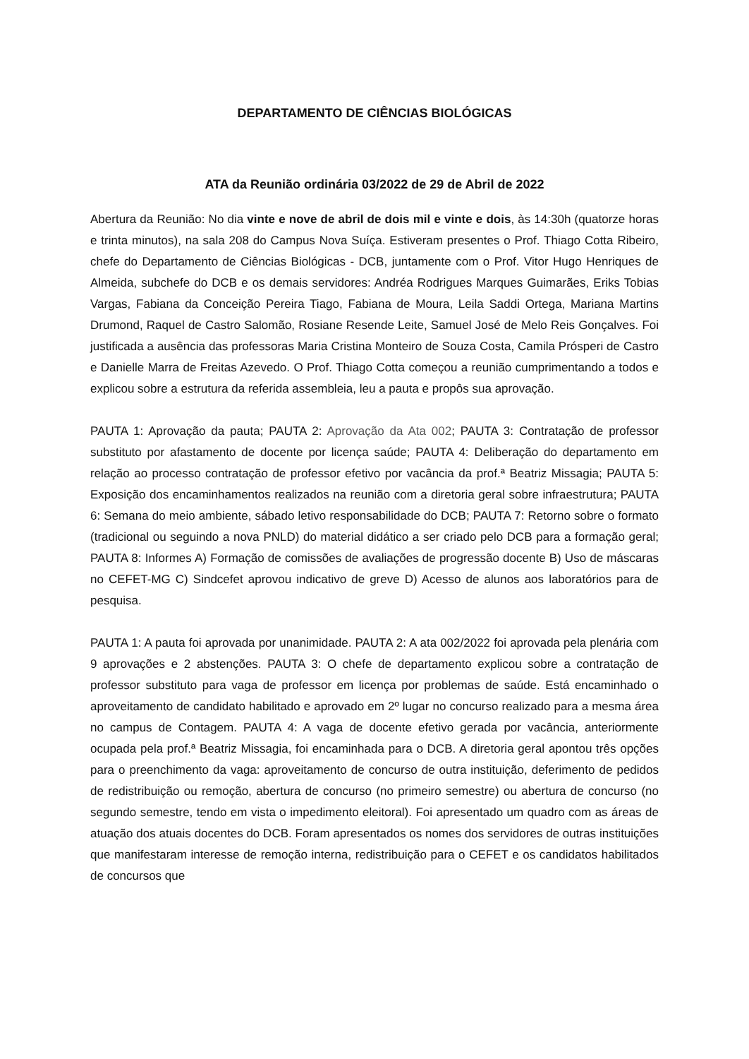DEPARTAMENTO DE CIÊNCIAS BIOLÓGICAS
ATA da Reunião ordinária 03/2022 de 29 de Abril de 2022
Abertura da Reunião: No dia vinte e nove de abril de dois mil e vinte e dois, às 14:30h (quatorze horas e trinta minutos), na sala 208 do Campus Nova Suíça. Estiveram presentes o Prof. Thiago Cotta Ribeiro, chefe do Departamento de Ciências Biológicas - DCB, juntamente com o Prof. Vitor Hugo Henriques de Almeida, subchefe do DCB e os demais servidores: Andréa Rodrigues Marques Guimarães, Eriks Tobias Vargas, Fabiana da Conceição Pereira Tiago, Fabiana de Moura, Leila Saddi Ortega, Mariana Martins Drumond, Raquel de Castro Salomão, Rosiane Resende Leite, Samuel José de Melo Reis Gonçalves. Foi justificada a ausência das professoras Maria Cristina Monteiro de Souza Costa, Camila Prósperi de Castro e Danielle Marra de Freitas Azevedo. O Prof. Thiago Cotta começou a reunião cumprimentando a todos e explicou sobre a estrutura da referida assembleia, leu a pauta e propôs sua aprovação.
PAUTA 1: Aprovação da pauta; PAUTA 2: Aprovação da Ata 002; PAUTA 3: Contratação de professor substituto por afastamento de docente por licença saúde; PAUTA 4: Deliberação do departamento em relação ao processo contratação de professor efetivo por vacância da prof.ª Beatriz Missagia; PAUTA 5: Exposição dos encaminhamentos realizados na reunião com a diretoria geral sobre infraestrutura; PAUTA 6: Semana do meio ambiente, sábado letivo responsabilidade do DCB; PAUTA 7: Retorno sobre o formato (tradicional ou seguindo a nova PNLD) do material didático a ser criado pelo DCB para a formação geral; PAUTA 8: Informes A) Formação de comissões de avaliações de progressão docente B) Uso de máscaras no CEFET-MG C) Sindcefet aprovou indicativo de greve D) Acesso de alunos aos laboratórios para de pesquisa.
PAUTA 1: A pauta foi aprovada por unanimidade. PAUTA 2: A ata 002/2022 foi aprovada pela plenária com 9 aprovações e 2 abstenções. PAUTA 3: O chefe de departamento explicou sobre a contratação de professor substituto para vaga de professor em licença por problemas de saúde. Está encaminhado o aproveitamento de candidato habilitado e aprovado em 2º lugar no concurso realizado para a mesma área no campus de Contagem. PAUTA 4: A vaga de docente efetivo gerada por vacância, anteriormente ocupada pela prof.ª Beatriz Missagia, foi encaminhada para o DCB. A diretoria geral apontou três opções para o preenchimento da vaga: aproveitamento de concurso de outra instituição, deferimento de pedidos de redistribuição ou remoção, abertura de concurso (no primeiro semestre) ou abertura de concurso (no segundo semestre, tendo em vista o impedimento eleitoral). Foi apresentado um quadro com as áreas de atuação dos atuais docentes do DCB. Foram apresentados os nomes dos servidores de outras instituições que manifestaram interesse de remoção interna, redistribuição para o CEFET e os candidatos habilitados de concursos que